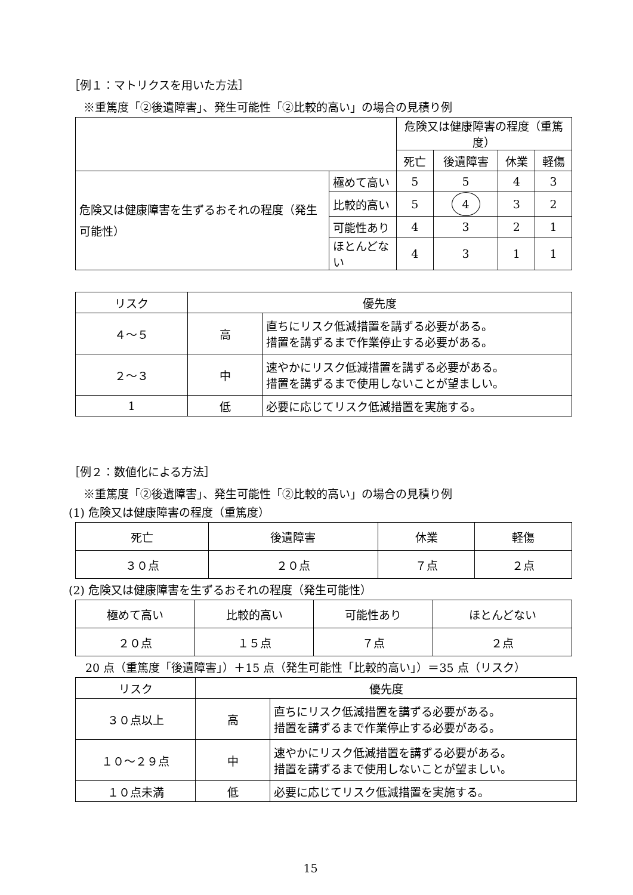［例１：マトリクスを用いた方法］
※重篤度「②後遺障害」、発生可能性「②比較的高い」の場合の見積り例
| | | 危険又は健康障害の程度（重篤度） | | | |
| --- | --- | --- | --- | --- | --- |
| | | 死亡 | 後遺障害 | 休業 | 軽傷 |
| 危険又は健康障害を生ずるおそれの程度（発生可能性） | 極めて高い | 5 | 5 | 4 | 3 |
| | 比較的高い | 5 | 4 | 3 | 2 |
| | 可能性あり | 4 | 3 | 2 | 1 |
| | ほとんどない | 4 | 3 | 1 | 1 |
| リスク | 優先度 | |
| --- | --- | --- |
| ４～５ | 高 | 直ちにリスク低減措置を講ずる必要がある。 措置を講ずるまで作業停止する必要がある。 |
| ２～３ | 中 | 速やかにリスク低減措置を講ずる必要がある。 措置を講ずるまで使用しないことが望ましい。 |
| 1 | 低 | 必要に応じてリスク低減措置を実施する。 |
［例２：数値化による方法］
※重篤度「②後遺障害」、発生可能性「②比較的高い」の場合の見積り例
(1) 危険又は健康障害の程度（重篤度）
| 死亡 | 後遺障害 | 休業 | 軽傷 |
| ３０点 | ２０点 | ７点 | ２点 |
(2) 危険又は健康障害を生ずるおそれの程度（発生可能性）
| 極めて高い | 比較的高い | 可能性あり | ほとんどない |
| ２０点 | １５点 | ７点 | ２点 |
20 点（重篤度「後遺障害」）＋15 点（発生可能性「比較的高い」）＝35 点（リスク）
| リスク | 優先度 | |
| --- | --- | --- |
| ３０点以上 | 高 | 直ちにリスク低減措置を講ずる必要がある。 措置を講ずるまで作業停止する必要がある。 |
| １０～２９点 | 中 | 速やかにリスク低減措置を講ずる必要がある。 措置を講ずるまで使用しないことが望ましい。 |
| １０点未満 | 低 | 必要に応じてリスク低減措置を実施する。 |
15